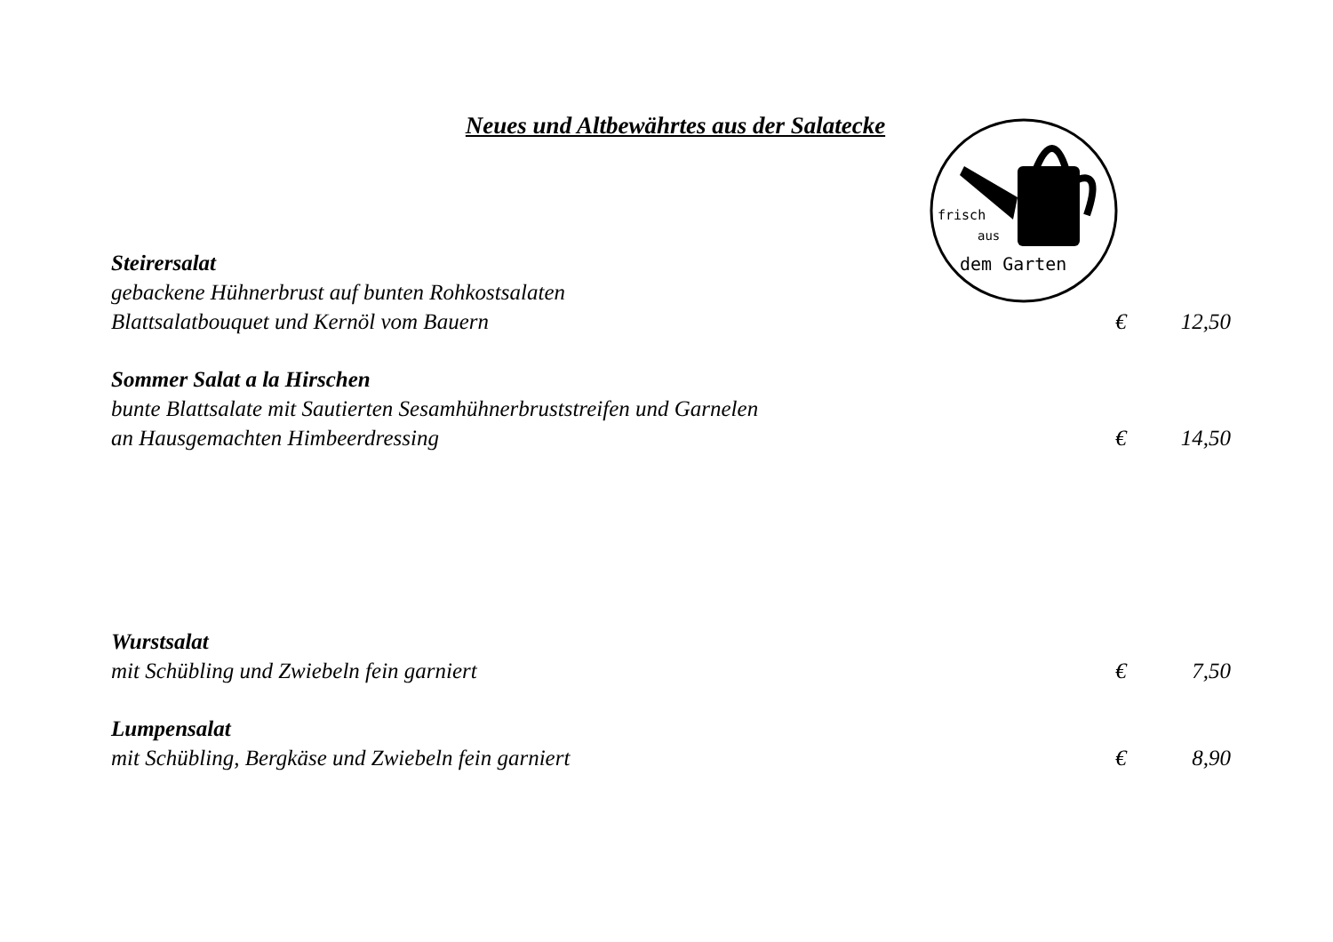Neues und Altbewährtes aus der Salatecke
frisch
aus
dem Garten
Steirersalat
gebackene Hühnerbrust auf bunten Rohkostsalaten
Blattsalatbouquet und Kernöl vom Bauern € 12,50
Sommer Salat a la Hirschen
bunte Blattsalate mit Sautierten Sesamhühnerbruststreifen und Garnelen
an Hausgemachten Himbeerdressing € 14,50
Wurstsalat
mit Schübling und Zwiebeln fein garniert € 7,50
Lumpensalat
mit Schübling, Bergkäse und Zwiebeln fein garniert € 8,90